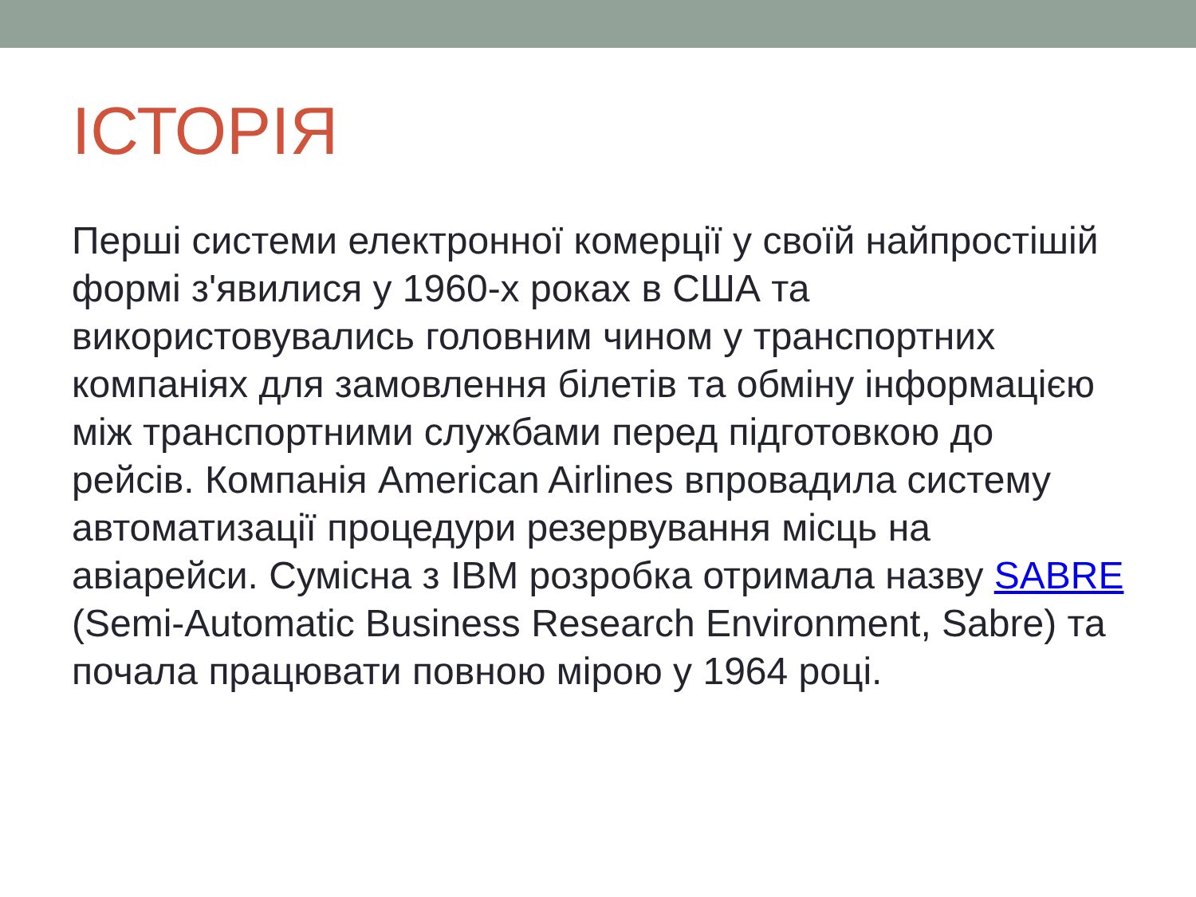ІСТОРІЯ
Перші системи електронної комерції у своїй найпростішій формі з'явилися у 1960-х роках в США та використовувались головним чином у транспортних компаніях для замовлення білетів та обміну інформацією між транспортними службами перед підготовкою до рейсів. Компанія American Airlines впровадила систему автоматизації процедури резервування місць на авіарейси. Сумісна з IBM розробка отримала назву SABRE (Semi-Automatic Business Research Environment, Sabre) та почала працювати повною мірою у 1964 році.